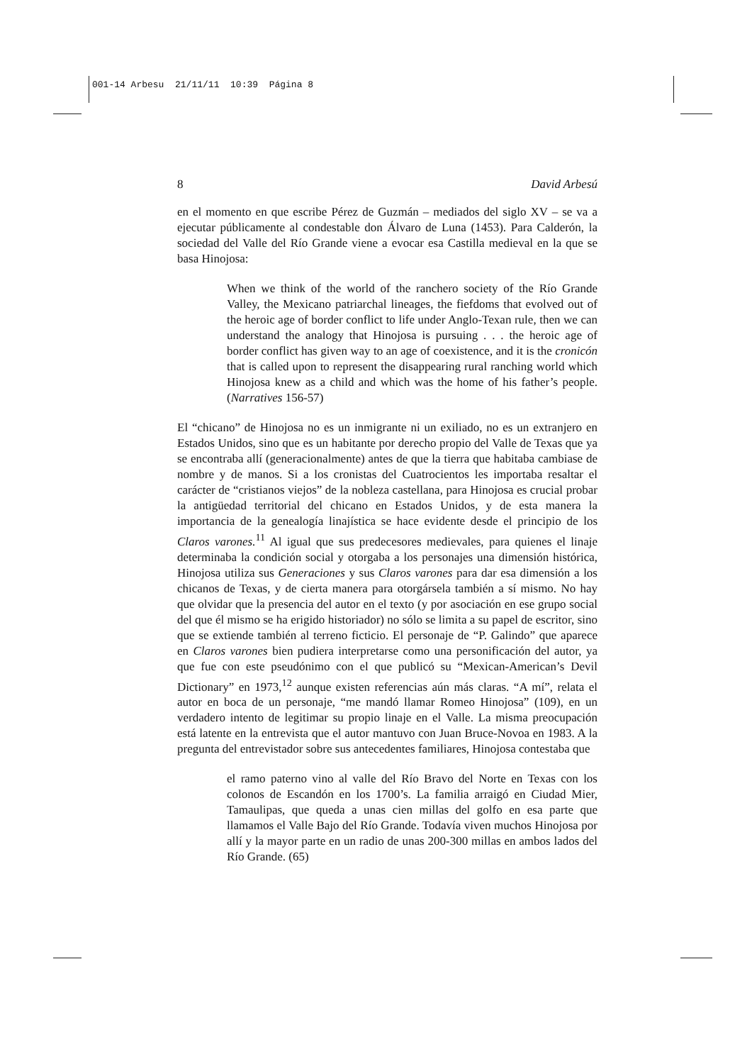001-14 Arbesu 21/11/11 10:39 Página 8
8 David Arbesú
en el momento en que escribe Pérez de Guzmán – mediados del siglo XV – se va a ejecutar públicamente al condestable don Álvaro de Luna (1453). Para Calderón, la sociedad del Valle del Río Grande viene a evocar esa Castilla medieval en la que se basa Hinojosa:
When we think of the world of the ranchero society of the Río Grande Valley, the Mexicano patriarchal lineages, the fiefdoms that evolved out of the heroic age of border conflict to life under Anglo-Texan rule, then we can understand the analogy that Hinojosa is pursuing . . . the heroic age of border conflict has given way to an age of coexistence, and it is the cronicón that is called upon to represent the disappearing rural ranching world which Hinojosa knew as a child and which was the home of his father’s people. (Narratives 156-57)
El “chicano” de Hinojosa no es un inmigrante ni un exiliado, no es un extranjero en Estados Unidos, sino que es un habitante por derecho propio del Valle de Texas que ya se encontraba allí (generacionalmente) antes de que la tierra que habitaba cambiase de nombre y de manos. Si a los cronistas del Cuatrocientos les importaba resaltar el carácter de “cristianos viejos” de la nobleza castellana, para Hinojosa es crucial probar la antigüedad territorial del chicano en Estados Unidos, y de esta manera la importancia de la genealogía linajística se hace evidente desde el principio de los Claros varones.<sup>11</sup> Al igual que sus predecesores medievales, para quienes el linaje determinaba la condición social y otorgaba a los personajes una dimensión histórica, Hinojosa utiliza sus Generaciones y sus Claros varones para dar esa dimensión a los chicanos de Texas, y de cierta manera para otorgársela también a sí mismo. No hay que olvidar que la presencia del autor en el texto (y por asociación en ese grupo social del que él mismo se ha erigido historiador) no sólo se limita a su papel de escritor, sino que se extiende también al terreno ficticio. El personaje de “P. Galindo” que aparece en Claros varones bien pudiera interpretarse como una personificación del autor, ya que fue con este pseudónimo con el que publicó su “Mexican-American’s Devil Dictionary” en 1973,<sup>12</sup> aunque existen referencias aún más claras. “A mí”, relata el autor en boca de un personaje, “me mandó llamar Romeo Hinojosa” (109), en un verdadero intento de legitimar su propio linaje en el Valle. La misma preocupación está latente en la entrevista que el autor mantuvo con Juan Bruce-Novoa en 1983. A la pregunta del entrevistador sobre sus antecedentes familiares, Hinojosa contestaba que
el ramo paterno vino al valle del Río Bravo del Norte en Texas con los colonos de Escandón en los 1700’s. La familia arraigó en Ciudad Mier, Tamaulipas, que queda a unas cien millas del golfo en esa parte que llamamos el Valle Bajo del Río Grande. Todavía viven muchos Hinojosa por allí y la mayor parte en un radio de unas 200-300 millas en ambos lados del Río Grande. (65)